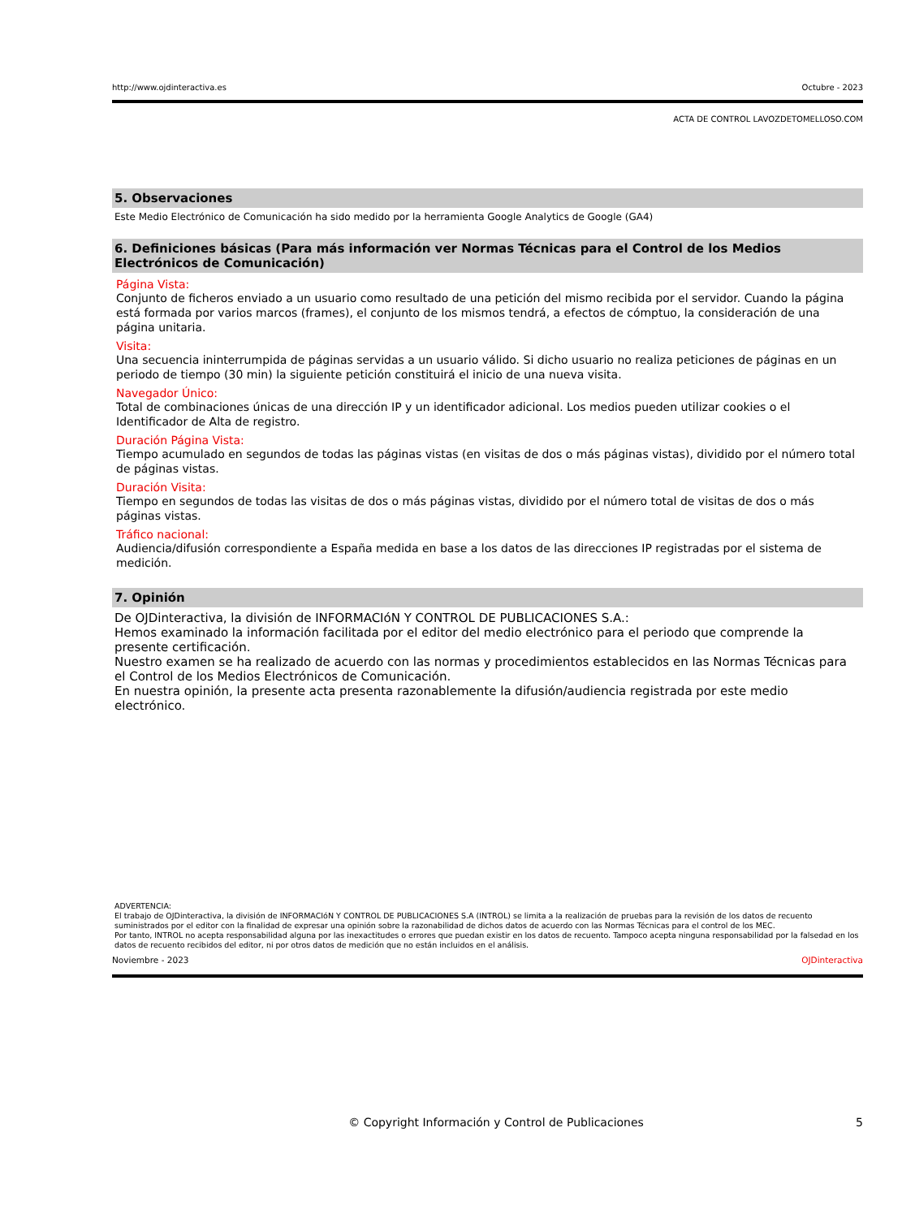http://www.ojdinteractiva.es Octubre - 2023
ACTA DE CONTROL LAVOZDETOMELLOSO.COM
5. Observaciones
Este Medio Electrónico de Comunicación ha sido medido por la herramienta Google Analytics de Google (GA4)
6. Definiciones básicas (Para más información ver Normas Técnicas para el Control de los Medios Electrónicos de Comunicación)
Página Vista:
Conjunto de ficheros enviado a un usuario como resultado de una petición del mismo recibida por el servidor. Cuando la página está formada por varios marcos (frames), el conjunto de los mismos tendrá, a efectos de cómptuo, la consideración de una página unitaria.
Visita:
Una secuencia ininterrumpida de páginas servidas a un usuario válido. Si dicho usuario no realiza peticiones de páginas en un periodo de tiempo (30 min) la siguiente petición constituirá el inicio de una nueva visita.
Navegador Único:
Total de combinaciones únicas de una dirección IP y un identificador adicional. Los medios pueden utilizar cookies o el Identificador de Alta de registro.
Duración Página Vista:
Tiempo acumulado en segundos de todas las páginas vistas (en visitas de dos o más páginas vistas), dividido por el número total de páginas vistas.
Duración Visita:
Tiempo en segundos de todas las visitas de dos o más páginas vistas, dividido por el número total de visitas de dos o más páginas vistas.
Tráfico nacional:
Audiencia/difusión correspondiente a España medida en base a los datos de las direcciones IP registradas por el sistema de medición.
7. Opinión
De OJDinteractiva, la división de INFORMACIóN Y CONTROL DE PUBLICACIONES S.A.:
Hemos examinado la información facilitada por el editor del medio electrónico para el periodo que comprende la presente certificación.
Nuestro examen se ha realizado de acuerdo con las normas y procedimientos establecidos en las Normas Técnicas para el Control de los Medios Electrónicos de Comunicación.
En nuestra opinión, la presente acta presenta razonablemente la difusión/audiencia registrada por este medio electrónico.
ADVERTENCIA:
El trabajo de OJDinteractiva, la división de INFORMACIóN Y CONTROL DE PUBLICACIONES S.A (INTROL) se limita a la realización de pruebas para la revisión de los datos de recuento suministrados por el editor con la finalidad de expresar una opinión sobre la razonabilidad de dichos datos de acuerdo con las Normas Técnicas para el control de los MEC.
Por tanto, INTROL no acepta responsabilidad alguna por las inexactitudes o errores que puedan existir en los datos de recuento. Tampoco acepta ninguna responsabilidad por la falsedad en los datos de recuento recibidos del editor, ni por otros datos de medición que no están incluidos en el análisis.
Noviembre - 2023 OJDinteractiva
© Copyright Información y Control de Publicaciones 5